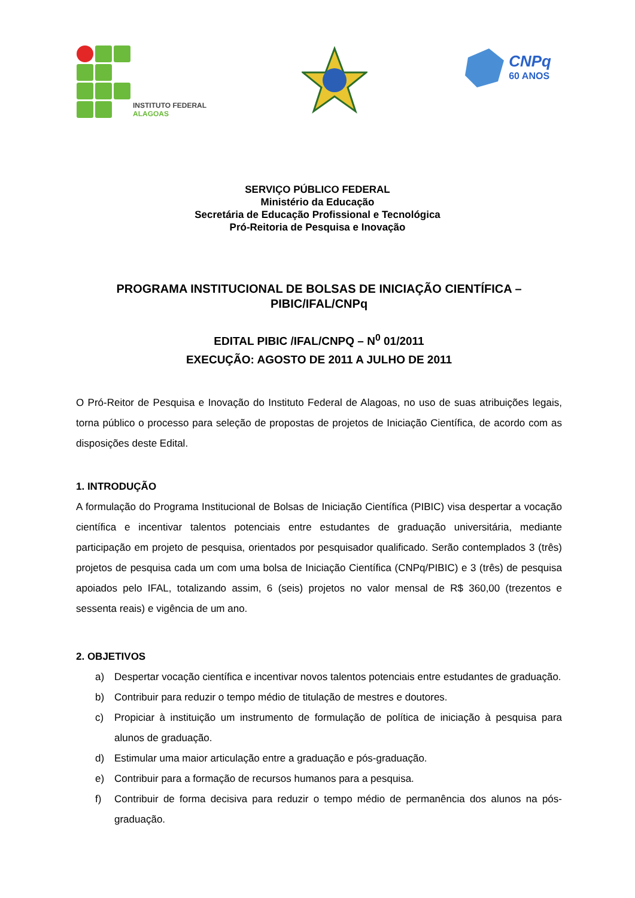INSTITUTO FEDERAL
ALAGOAS
CNPq
60 ANOS
SERVIÇO PÚBLICO FEDERAL
Ministério da Educação
Secretária de Educação Profissional e Tecnológica
Pró-Reitoria de Pesquisa e Inovação
PROGRAMA INSTITUCIONAL DE BOLSAS DE INICIAÇÃO CIENTÍFICA – PIBIC/IFAL/CNPq
EDITAL PIBIC /IFAL/CNPQ – N<sup>0</sup> 01/2011
EXECUÇÃO: AGOSTO DE 2011 A JULHO DE 2011
O Pró-Reitor de Pesquisa e Inovação do Instituto Federal de Alagoas, no uso de suas atribuições legais, torna público o processo para seleção de propostas de projetos de Iniciação Científica, de acordo com as disposições deste Edital.
1. INTRODUÇÃO
A formulação do Programa Institucional de Bolsas de Iniciação Científica (PIBIC) visa despertar a vocação científica e incentivar talentos potenciais entre estudantes de graduação universitária, mediante participação em projeto de pesquisa, orientados por pesquisador qualificado. Serão contemplados 3 (três) projetos de pesquisa cada um com uma bolsa de Iniciação Científica (CNPq/PIBIC) e 3 (três) de pesquisa apoiados pelo IFAL, totalizando assim, 6 (seis) projetos no valor mensal de R$ 360,00 (trezentos e sessenta reais) e vigência de um ano.
2. OBJETIVOS
a) Despertar vocação científica e incentivar novos talentos potenciais entre estudantes de graduação.
b) Contribuir para reduzir o tempo médio de titulação de mestres e doutores.
c) Propiciar à instituição um instrumento de formulação de política de iniciação à pesquisa para alunos de graduação.
d) Estimular uma maior articulação entre a graduação e pós-graduação.
e) Contribuir para a formação de recursos humanos para a pesquisa.
f) Contribuir de forma decisiva para reduzir o tempo médio de permanência dos alunos na pós-graduação.